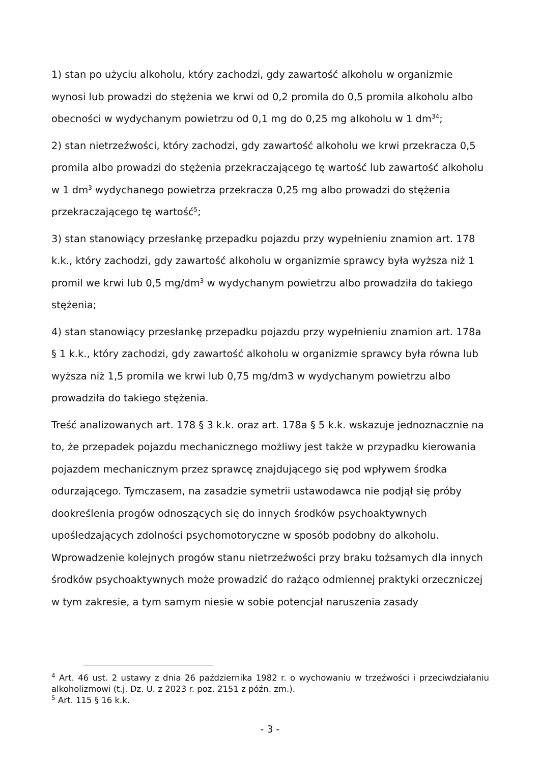1) stan po użyciu alkoholu, który zachodzi, gdy zawartość alkoholu w organizmie wynosi lub prowadzi do stężenia we krwi od 0,2 promila do 0,5 promila alkoholu albo obecności w wydychanym powietrzu od 0,1 mg do 0,25 mg alkoholu w 1 dm<sup>34</sup>;
2) stan nietrzeźwości, który zachodzi, gdy zawartość alkoholu we krwi przekracza 0,5 promila albo prowadzi do stężenia przekraczającego tę wartość lub zawartość alkoholu w 1 dm<sup>3</sup> wydychanego powietrza przekracza 0,25 mg albo prowadzi do stężenia przekraczającego tę wartość<sup>5</sup>;
3) stan stanowiący przesłankę przepadku pojazdu przy wypełnieniu znamion art. 178 k.k., który zachodzi, gdy zawartość alkoholu w organizmie sprawcy była wyższa niż 1 promil we krwi lub 0,5 mg/dm<sup>3</sup> w wydychanym powietrzu albo prowadziła do takiego stężenia;
4) stan stanowiący przesłankę przepadku pojazdu przy wypełnieniu znamion art. 178a § 1 k.k., który zachodzi, gdy zawartość alkoholu w organizmie sprawcy była równa lub wyższa niż 1,5 promila we krwi lub 0,75 mg/dm3 w wydychanym powietrzu albo prowadziła do takiego stężenia.
Treść analizowanych art. 178 § 3 k.k. oraz art. 178a § 5 k.k. wskazuje jednoznacznie na to, że przepadek pojazdu mechanicznego możliwy jest także w przypadku kierowania pojazdem mechanicznym przez sprawcę znajdującego się pod wpływem środka odurzającego. Tymczasem, na zasadzie symetrii ustawodawca nie podjął się próby dookreślenia progów odnoszących się do innych środków psychoaktywnych upośledzających zdolności psychomotoryczne w sposób podobny do alkoholu. Wprowadzenie kolejnych progów stanu nietrzeźwości przy braku tożsamych dla innych środków psychoaktywnych może prowadzić do rażąco odmiennej praktyki orzeczniczej w tym zakresie, a tym samym niesie w sobie potencjał naruszenia zasady
<sup>4</sup> Art. 46 ust. 2 ustawy z dnia 26 października 1982 r. o wychowaniu w trzeźwości i przeciwdziałaniu alkoholizmowi (t.j. Dz. U. z 2023 r. poz. 2151 z późn. zm.).
<sup>5</sup> Art. 115 § 16 k.k.
- 3 -